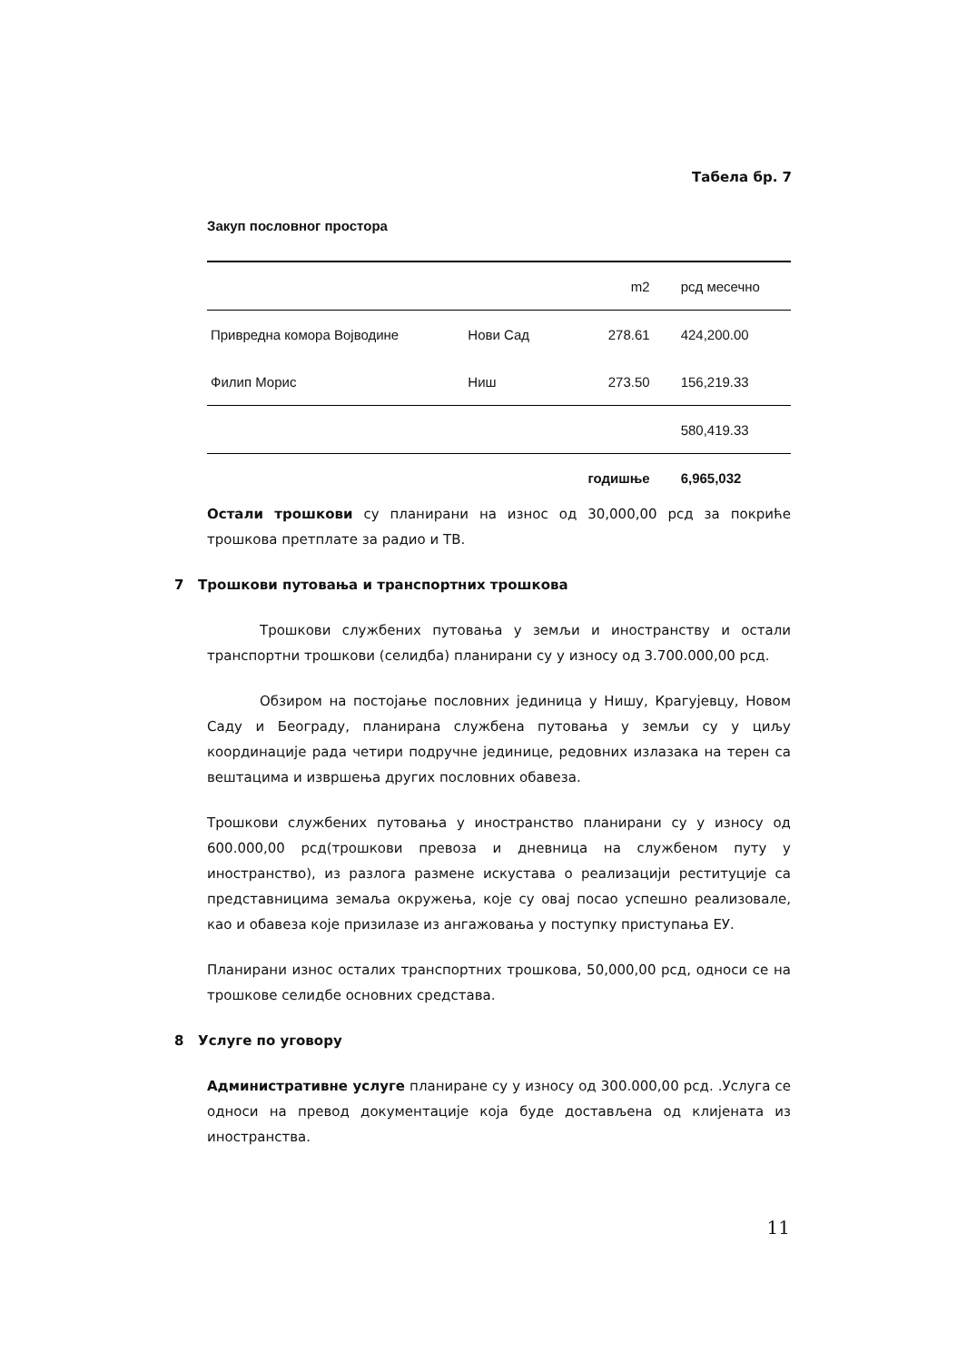Табела бр. 7
Закуп пословног простора
| | | m2 | рсд месечно |
| Привредна комора Војводине | Нови Сад | 278.61 | 424,200.00 |
| Филип Морис | Ниш | 273.50 | 156,219.33 |
| | | | 580,419.33 |
| | | годишње | 6,965,032 |
Остали трошкови су планирани на износ од 30,000,00 рсд за покриће трошкова претплате за радио и ТВ.
7 Трошкови путовања и транспортних трошкова
Трошкови службених путовања у земљи и иностранству и остали транспортни трошкови (селидба) планирани су у износу од 3.700.000,00 рсд.
Обзиром на постојање пословних јединица у Нишу, Крагујевцу, Новом Саду и Београду, планирана службена путовања у земљи су у циљу координације рада четири подручне јединице, редовних излазака на терен са вештацима и извршења других пословних обавеза.
Трошкови службених путовања у иностранство планирани су у износу од 600.000,00 рсд(трошкови превоза и дневница на службеном путу у иностранство), из разлога размене искустава о реализацији реституције са представницима земаља окружења, које су овај посао успешно реализовале, као и обавеза које призилазе из ангажовања у поступку приступања ЕУ.
Планирани износ осталих транспортних трошкова, 50,000,00 рсд, односи се на трошкове селидбе основних средстава.
8 Услуге по уговору
Административне услуге планиране су у износу од 300.000,00 рсд. .Услуга се односи на превод документације која буде достављена од клијената из иностранства.
11